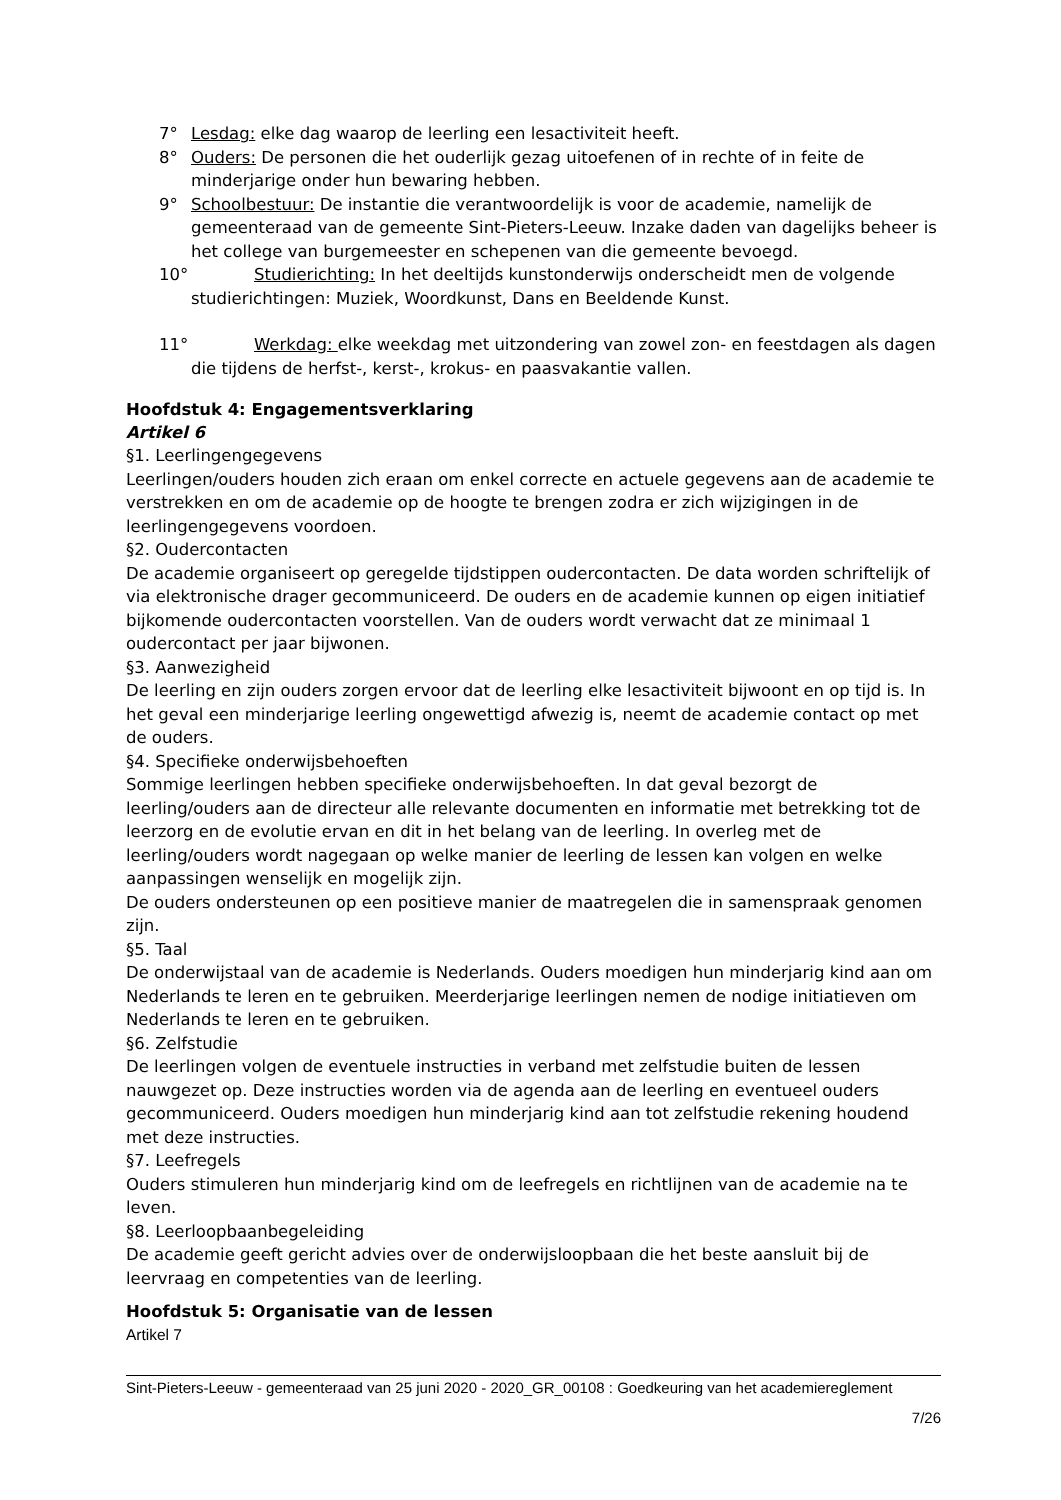7° Lesdag: elke dag waarop de leerling een lesactiviteit heeft.
8° Ouders: De personen die het ouderlijk gezag uitoefenen of in rechte of in feite de minderjarige onder hun bewaring hebben.
9° Schoolbestuur: De instantie die verantwoordelijk is voor de academie, namelijk de gemeenteraad van de gemeente Sint-Pieters-Leeuw. Inzake daden van dagelijks beheer is het college van burgemeester en schepenen van die gemeente bevoegd.
10° Studierichting: In het deeltijds kunstonderwijs onderscheidt men de volgende studierichtingen: Muziek, Woordkunst, Dans en Beeldende Kunst.
11° Werkdag: elke weekdag met uitzondering van zowel zon- en feestdagen als dagen die tijdens de herfst-, kerst-, krokus- en paasvakantie vallen.
Hoofdstuk 4: Engagementsverklaring
Artikel 6
§1. Leerlingengegevens
Leerlingen/ouders houden zich eraan om enkel correcte en actuele gegevens aan de academie te verstrekken en om de academie op de hoogte te brengen zodra er zich wijzigingen in de leerlingengegevens voordoen.
§2. Oudercontacten
De academie organiseert op geregelde tijdstippen oudercontacten. De data worden schriftelijk of via elektronische drager gecommuniceerd. De ouders en de academie kunnen op eigen initiatief bijkomende oudercontacten voorstellen. Van de ouders wordt verwacht dat ze minimaal 1 oudercontact per jaar bijwonen.
§3. Aanwezigheid
De leerling en zijn ouders zorgen ervoor dat de leerling elke lesactiviteit bijwoont en op tijd is. In het geval een minderjarige leerling ongewettigd afwezig is, neemt de academie contact op met de ouders.
§4. Specifieke onderwijsbehoeften
Sommige leerlingen hebben specifieke onderwijsbehoeften. In dat geval bezorgt de leerling/ouders aan de directeur alle relevante documenten en informatie met betrekking tot de leerzorg en de evolutie ervan en dit in het belang van de leerling. In overleg met de leerling/ouders wordt nagegaan op welke manier de leerling de lessen kan volgen en welke aanpassingen wenselijk en mogelijk zijn.
De ouders ondersteunen op een positieve manier de maatregelen die in samenspraak genomen zijn.
§5. Taal
De onderwijstaal van de academie is Nederlands. Ouders moedigen hun minderjarig kind aan om Nederlands te leren en te gebruiken. Meerderjarige leerlingen nemen de nodige initiatieven om Nederlands te leren en te gebruiken.
§6. Zelfstudie
De leerlingen volgen de eventuele instructies in verband met zelfstudie buiten de lessen nauwgezet op. Deze instructies worden via de agenda aan de leerling en eventueel ouders gecommuniceerd. Ouders moedigen hun minderjarig kind aan tot zelfstudie rekening houdend met deze instructies.
§7. Leefregels
Ouders stimuleren hun minderjarig kind om de leefregels en richtlijnen van de academie na te leven.
§8. Leerloopbaanbegeleiding
De academie geeft gericht advies over de onderwijsloopbaan die het beste aansluit bij de leervraag en competenties van de leerling.
Hoofdstuk 5: Organisatie van de lessen
Artikel 7
Sint-Pieters-Leeuw - gemeenteraad van 25 juni 2020 - 2020_GR_00108 : Goedkeuring van het academiereglement
7/26